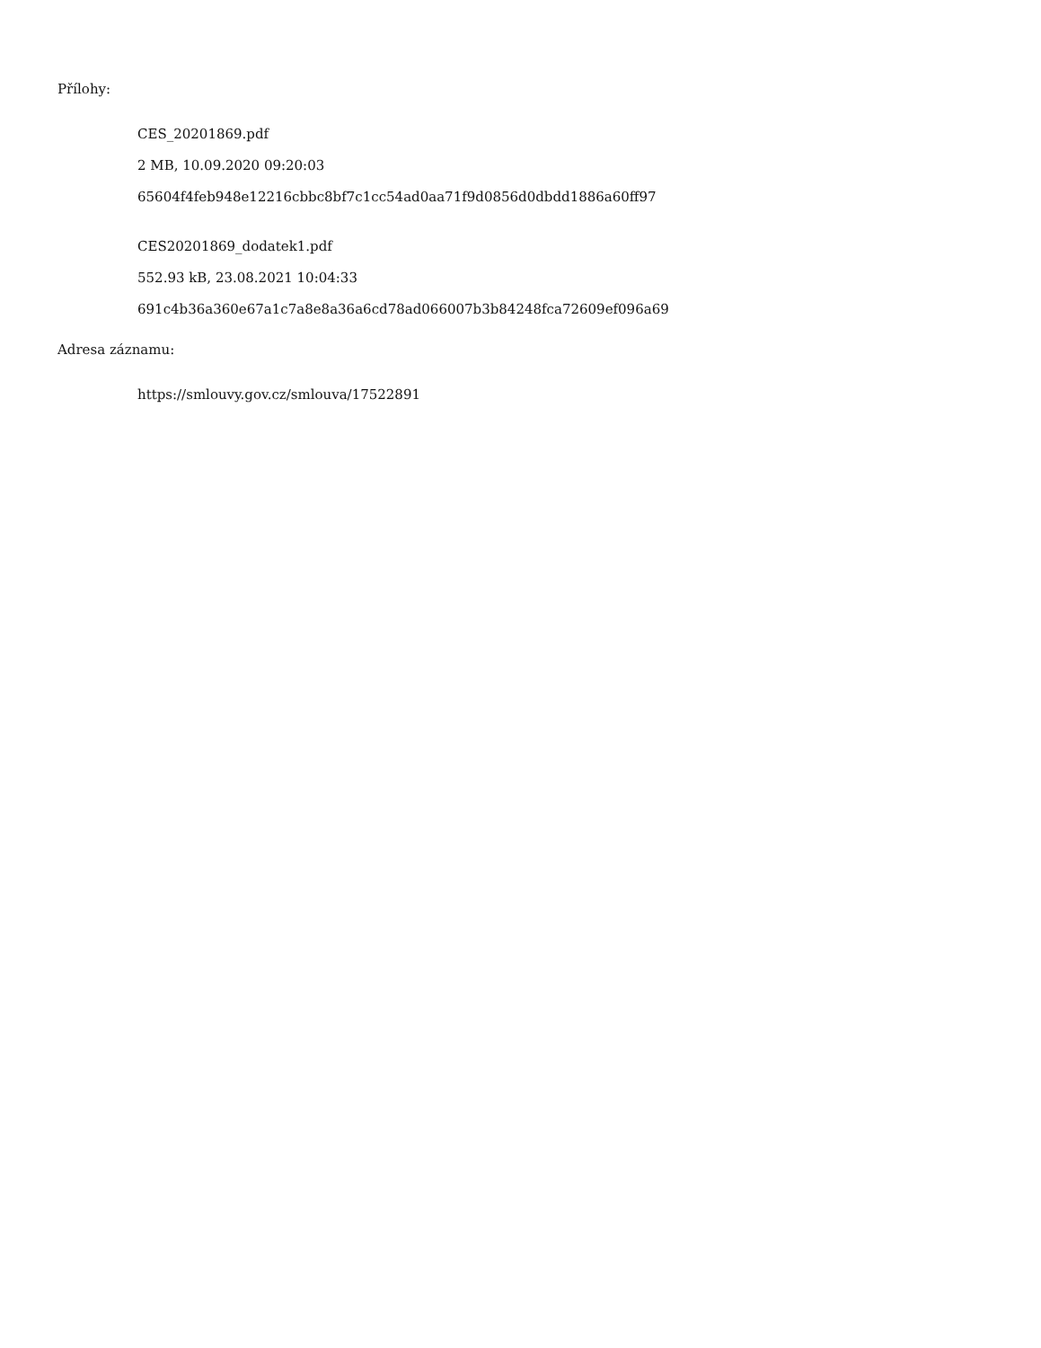Přílohy:
CES_20201869.pdf
2 MB, 10.09.2020 09:20:03
65604f4feb948e12216cbbc8bf7c1cc54ad0aa71f9d0856d0dbdd1886a60ff97
CES20201869_dodatek1.pdf
552.93 kB, 23.08.2021 10:04:33
691c4b36a360e67a1c7a8e8a36a6cd78ad066007b3b84248fca72609ef096a69
Adresa záznamu:
https://smlouvy.gov.cz/smlouva/17522891